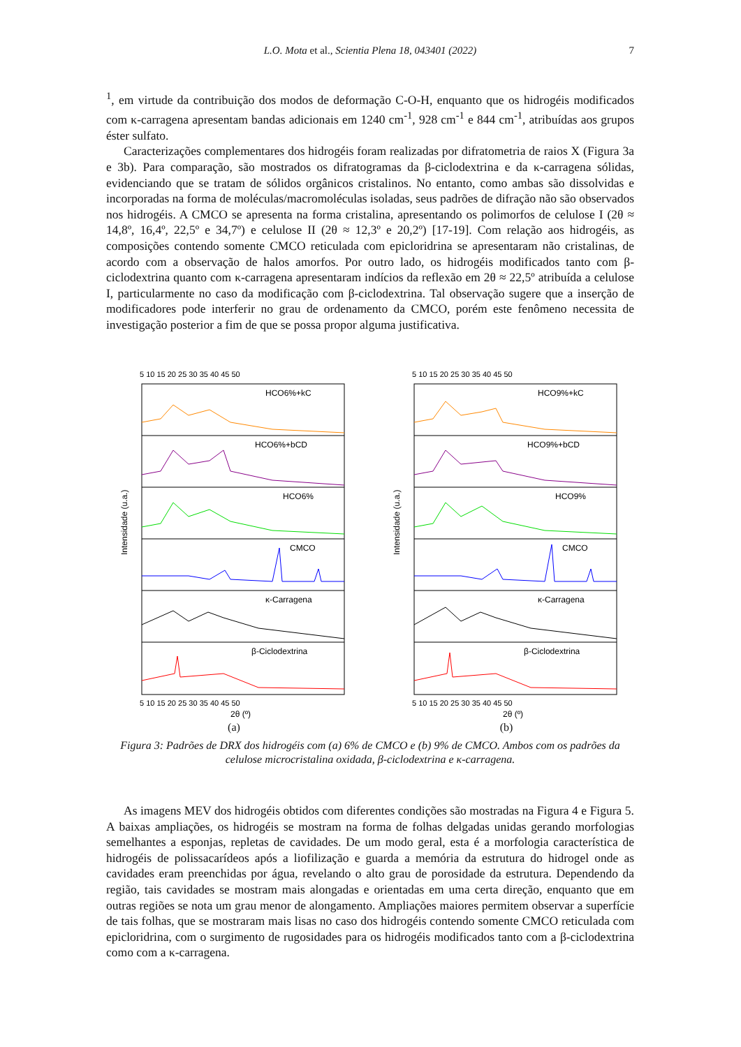L.O. Mota et al., Scientia Plena 18, 043401 (2022) 7
<sup>1</sup>, em virtude da contribuição dos modos de deformação C-O-H, enquanto que os hidrogéis modificados com κ-carragena apresentam bandas adicionais em 1240 cm<sup>-1</sup>, 928 cm<sup>-1</sup> e 844 cm<sup>-1</sup>, atribuídas aos grupos éster sulfato.
Caracterizações complementares dos hidrogéis foram realizadas por difratometria de raios X (Figura 3a e 3b). Para comparação, são mostrados os difratogramas da β-ciclodextrina e da κ-carragena sólidas, evidenciando que se tratam de sólidos orgânicos cristalinos. No entanto, como ambas são dissolvidas e incorporadas na forma de moléculas/macromoléculas isoladas, seus padrões de difração não são observados nos hidrogéis. A CMCO se apresenta na forma cristalina, apresentando os polimorfos de celulose I (2θ ≈ 14,8º, 16,4º, 22,5º e 34,7º) e celulose II (2θ ≈ 12,3º e 20,2º) [17-19]. Com relação aos hidrogéis, as composições contendo somente CMCO reticulada com epicloridrina se apresentaram não cristalinas, de acordo com a observação de halos amorfos. Por outro lado, os hidrogéis modificados tanto com β-ciclodextrina quanto com κ-carragena apresentaram indícios da reflexão em 2θ ≈ 22,5º atribuída a celulose I, particularmente no caso da modificação com β-ciclodextrina. Tal observação sugere que a inserção de modificadores pode interferir no grau de ordenamento da CMCO, porém este fenômeno necessita de investigação posterior a fim de que se possa propor alguma justificativa.
5 10 15 20 25 30 35 40 45 50
HCO6%+kC
HCO6%+bCD
HCO6%
CMCO
κ-Carragena
β-Ciclodextrina
5 10 15 20 25 30 35 40 45 50
2θ (º)
Intensidade (u.a.)
(a)
5 10 15 20 25 30 35 40 45 50
HCO9%+kC
HCO9%+bCD
HCO9%
CMCO
κ-Carragena
β-Ciclodextrina
5 10 15 20 25 30 35 40 45 50
2θ (º)
Intensidade (u.a.)
(b)
Figura 3: Padrões de DRX dos hidrogéis com (a) 6% de CMCO e (b) 9% de CMCO. Ambos com os padrões da celulose microcristalina oxidada, β-ciclodextrina e κ-carragena.
As imagens MEV dos hidrogéis obtidos com diferentes condições são mostradas na Figura 4 e Figura 5. A baixas ampliações, os hidrogéis se mostram na forma de folhas delgadas unidas gerando morfologias semelhantes a esponjas, repletas de cavidades. De um modo geral, esta é a morfologia característica de hidrogéis de polissacarídeos após a liofilização e guarda a memória da estrutura do hidrogel onde as cavidades eram preenchidas por água, revelando o alto grau de porosidade da estrutura. Dependendo da região, tais cavidades se mostram mais alongadas e orientadas em uma certa direção, enquanto que em outras regiões se nota um grau menor de alongamento. Ampliações maiores permitem observar a superfície de tais folhas, que se mostraram mais lisas no caso dos hidrogéis contendo somente CMCO reticulada com epicloridrina, com o surgimento de rugosidades para os hidrogéis modificados tanto com a β-ciclodextrina como com a κ-carragena.